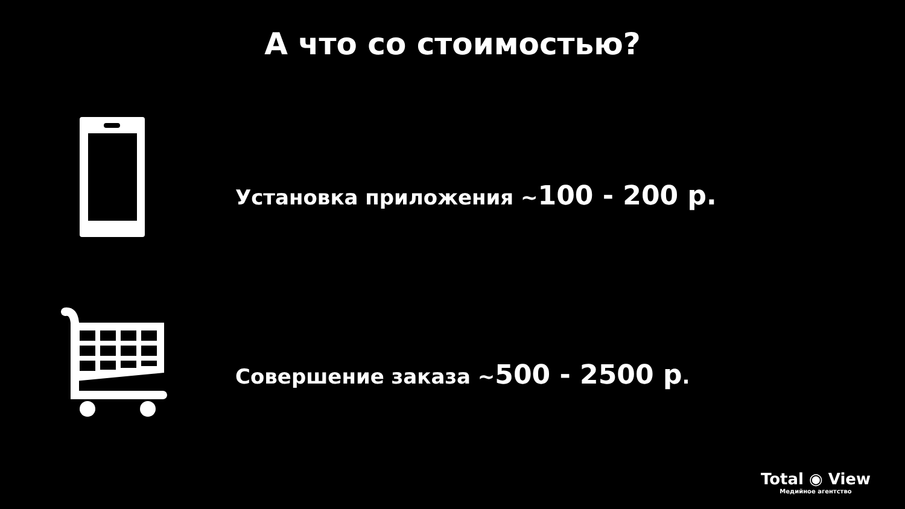А что со стоимостью?
Установка приложения ~100 - 200 р.
Совершение заказа ~500 - 2500 р.
Total ◉ View
Медийное агентство